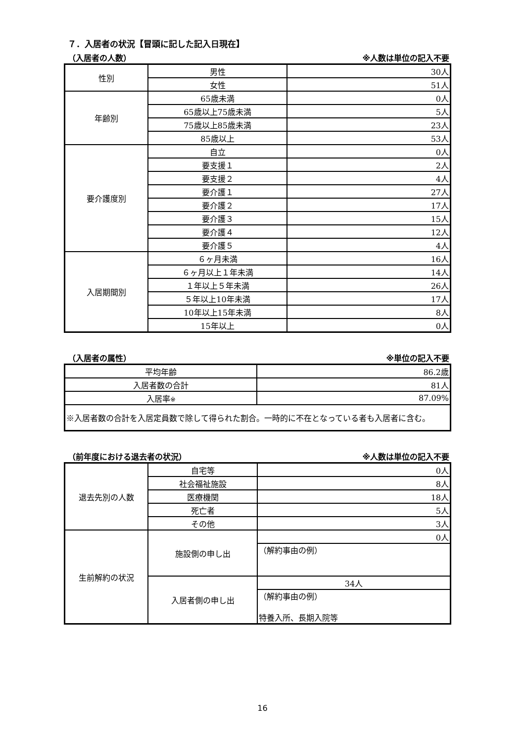７．入居者の状況【冒頭に記した記入日現在】
（入居者の人数） ※人数は単位の記入不要
| 性別 | 男性 | 30人 |
| | 女性 | 51人 |
| 年齢別 | 65歳未満 | 0人 |
| | 65歳以上75歳未満 | 5人 |
| | 75歳以上85歳未満 | 23人 |
| | 85歳以上 | 53人 |
| 要介護度別 | 自立 | 0人 |
| | 要支援１ | 2人 |
| | 要支援２ | 4人 |
| | 要介護１ | 27人 |
| | 要介護２ | 17人 |
| | 要介護３ | 15人 |
| | 要介護４ | 12人 |
| | 要介護５ | 4人 |
| 入居期間別 | ６ヶ月未満 | 16人 |
| | ６ヶ月以上１年未満 | 14人 |
| | １年以上５年未満 | 26人 |
| | ５年以上10年未満 | 17人 |
| | 10年以上15年未満 | 8人 |
| | 15年以上 | 0人 |
（入居者の属性） ※単位の記入不要
| 平均年齢 | 86.2歳 |
| 入居者数の合計 | 81人 |
| 入居率 ※ | 87.09% |
| ※入居者数の合計を入居定員数で除して得られた割合。一時的に不在となっている者も入居者に含む。 | |
（前年度における退去者の状況） ※人数は単位の記入不要
| 退去先別の人数 | 自宅等 | 0人 |
| | 社会福祉施設 | 8人 |
| | 医療機関 | 18人 |
| | 死亡者 | 5人 |
| | その他 | 3人 |
| 生前解約の状況 | 施設側の申し出 | 0人 |
| | | （解約事由の例） |
| | 入居者側の申し出 | 34人 |
| | | （解約事由の例） 特養入所、長期入院等 |
16